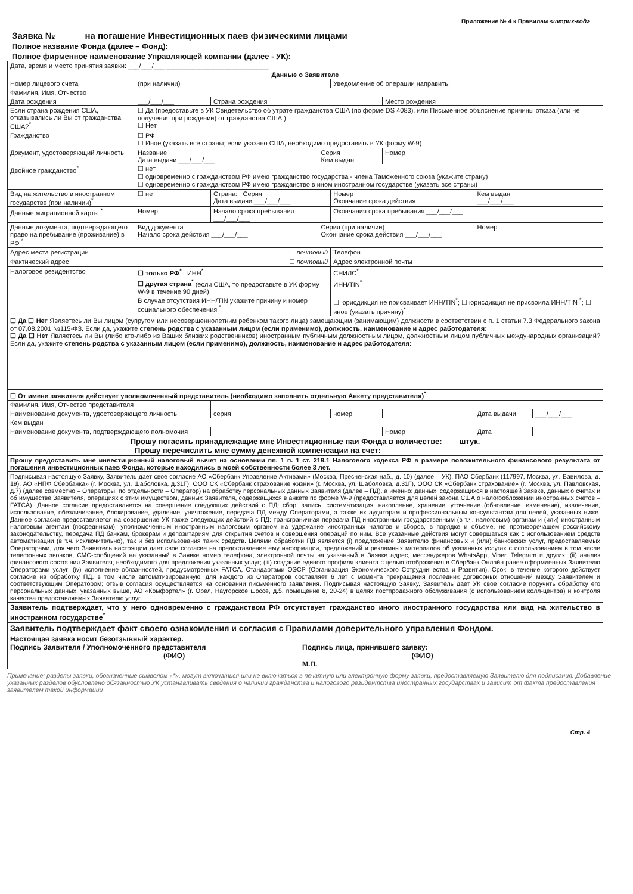Приложение № 4 к Правилам <штрих-код>
Заявка № на погашение Инвестиционных паев физическими лицами
Полное название Фонда (далее – Фонд):
Полное фирменное наименование Управляющей компании (далее - УК):
| Дата, время и место принятия заявки: ___/___/___ ____________________________ | | | | | | | |
| Данные о Заявителе | | | | | | | |
| Номер лицевого счета | (при наличии) | | | Уведомление об операции направить: | | | |
| Фамилия, Имя, Отчество | | | | | | | |
| Дата рождения | ___/___/___ | Страна рождения | | | Место рождения | | |
| Если страна рождения США, отказывались ли Вы от гражданства США?<sup>*</sup> | ☐ Да (предоставьте в УК Свидетельство об утрате гражданства США (по форме DS 4083), или Письменное объяснение причины отказа (или не получения при рождении) от гражданства США ) ☐ Нет | | | | | | |
| Гражданство | ☐ РФ ☐ Иное (указать все страны; если указано США, необходимо предоставить в УК форму W-9) | | | | | | |
| Документ, удостоверяющий личность | Название Дата выдачи ___/___/___ | | Серия Кем выдан | | Номер | | |
| Двойное гражданство<sup>*</sup> | ☐ нет ☐ одновременно с гражданством РФ имею гражданство государства - члена Таможенного союза (укажите страну) ☐ одновременно с гражданством РФ имею гражданство в ином иностранном государстве (указать все страны) | | | | | | |
| Вид на жительство в иностранном государстве (при наличии)<sup>*</sup> | ☐ нет | Страна: Серия Дата выдачи ___/___/___ | | Номер Окончание срока действия | | Кем выдан ___/___/___ | |
| Данные миграционной карты <sup>*</sup> | Номер | Начало срока пребывания ___/___/___ | | Окончания срока пребывания ___/___/___ | | | |
| Данные документа, подтверждающего право на пребывание (проживание) в РФ <sup>*</sup> | Вид документа Начало срока действия ___/___/___ | | Серия (при наличии) Окончание срока действия ___/___/___ | | | Номер | |
| Адрес места регистрации | ☐ почтовый | | | Телефон | | | |
| Фактический адрес | ☐ почтовый | | | Адрес электронной почты | | | |
| Налоговое резидентство | ☐ только РФ<sup>*</sup> ИНН<sup>*</sup> | | | СНИЛС<sup>*</sup> | | | |
| | ☐ другая страна<sup>*</sup> (если США, то предоставьте в УК форму W-9 в течение 90 дней) | | | ИНН/TIN<sup>*</sup> | | | |
| | В случае отсутствия ИНН/TIN укажите причину и номер социального обеспечения <sup>*</sup>: | | | ☐ юрисдикция не присваивает ИНН/TIN<sup>*</sup>; ☐ юрисдикция не присвоила ИНН/TIN <sup>*</sup>; ☐ иное (указать причину)<sup>*</sup> | | | |
| ☐ Да ☐ Нет Являетесь ли Вы лицом (супругом или несовершеннолетним ребенком такого лица) замещающим (занимающим) должности в соответствии с п. 1 статьи 7.3 Федерального закона от 07.08.2001 №115-ФЗ. Если да, укажите степень родства с указанным лицом (если применимо), должность, наименование и адрес работодателя : ☐ Да ☐ Нет Являетесь ли Вы (либо кто-либо из Ваших близких родственников) иностранным публичным должностным лицом, должностным лицом публичных международных организаций? Если да, укажите степень родства с указанным лицом (если применимо), должность, наименование и адрес работодателя : | | | | | | | |
| ☐ От имени заявителя действует уполномоченный представитель (необходимо заполнить отдельную Анкету представителя)<sup>*</sup> | | | | | | | |
| Фамилия, Имя, Отчество представителя | | | | | | | |
| Наименование документа, удостоверяющего личность | | серия | | номер | | Дата выдачи | ___/___/___ |
| Кем выдан | | | | | | | |
| Наименование документа, подтверждающего полномочия | | | | | Номер | Дата | |
| Прошу погасить принадлежащие мне Инвестиционные паи Фонда в количестве: штук. Прошу перечислить мне сумму денежной компенсации на счет:______________________ | | | | | | | |
| Прошу предоставить мне инвестиционный налоговый вычет на основании пп. 1 п. 1 ст. 219.1 Налогового кодекса РФ в размере положительного финансового результата от погашения инвестиционных паев Фонда, которые находились в моей собственности более 3 лет. | | | | | | | |
| Подписывая настоящую Заявку, Заявитель дает свое согласие АО «Сбербанк Управление Активами» (Москва, Пресненская наб., д. 10) (далее – УК), ПАО Сбербанк (117997, Москва, ул. Вавилова, д. 19), АО «НПФ Сбербанка» (г. Москва, ул. Шаболовка, д.31Г), ООО СК «Сбербанк страхование жизни» (г. Москва, ул. Шаболовка, д.31Г), ООО СК «Сбербанк страхование» (г. Москва, ул. Павловская, д.7) (далее совместно – Операторы, по отдельности – Оператор) на обработку персональных данных Заявителя (далее – ПД), а именно: данных, содержащихся в настоящей Заявке, данных о счетах и об имуществе Заявителя, операциях с этим имуществом, данных Заявителя, содержащихся в анкете по форме W-9 (предоставляется для целей закона США о налогообложении иностранных счетов – FATCA). Данное согласие предоставляется на совершение следующих действий с ПД: сбор, запись, систематизация, накопление, хранение, уточнение (обновление, изменение), извлечение, использование, обезличивание, блокирование, удаление, уничтожение, передача ПД между Операторами, а также их аудиторам и профессиональным консультантам для целей, указанных ниже. Данное согласие предоставляется на совершение УК также следующих действий с ПД: трансграничная передача ПД иностранным государственным (в т.ч. налоговым) органам и (или) иностранным налоговым агентам (посредникам), уполномоченным иностранным налоговым органом на удержание иностранных налогов и сборов, в порядке и объеме, не противоречащем российскому законодательству, передача ПД банкам, брокерам и депозитариям для открытия счетов и совершения операций по ним. Все указанные действия могут совершаться как с использованием средств автоматизации (в т.ч. исключительно), так и без использования таких средств. Целями обработки ПД является (i) предложение Заявителю финансовых и (или) банковских услуг, предоставляемых Операторами, для чего Заявитель настоящим дает свое согласие на предоставление ему информации, предложений и рекламных материалов об указанных услугах с использованием в том числе телефонных звонков, СМС-сообщений на указанный в Заявке номер телефона, электронной почты на указанный в Заявке адрес, мессенджеров WhatsApp, Viber, Telegram и других; (ii) анализ финансового состояния Заявителя, необходимого для предложения указанных услуг; (iii) создание единого профиля клиента с целью отображения в Сбербанк Онлайн ранее оформленных Заявителю Операторами услуг; (iv) исполнение обязанностей, предусмотренных FATCA, Стандартами ОЭСР (Организация Экономического Сотрудничества и Развития). Срок, в течение которого действует согласие на обработку ПД, в том числе автоматизированную, для каждого из Операторов составляет 6 лет с момента прекращения последних договорных отношений между Заявителем и соответствующим Оператором; отзыв согласия осуществляется на основании письменного заявления. Подписывая настоящую Заявку, Заявитель дает УК свое согласие поручить обработку его персональных данных, указанных выше, АО «Комфортел» (г. Орел, Наугорское шоссе, д.5, помещение 8, 20-24) в целях постпродажного обслуживания (с использованием колл-центра) и контроля качества предоставляемых Заявителю услуг. | | | | | | | |
| Заявитель подтверждает, что у него одновременно с гражданством РФ отсутствует гражданство иного иностранного государства или вид на жительство в иностранном государстве<sup>*</sup> | | | | | | | |
| Заявитель подтверждает факт своего ознакомления и согласия с Правилами доверительного управления Фондом. | | | | | | | |
| Настоящая заявка носит безотзывный характер. Подпись Заявителя / Уполномоченного представителя ______________________________________ (ФИО) Подпись лица, принявшего заявку: ___________________________ (ФИО) М.П. | | | | | | | |
Примечание: разделы заявки, обозначенные символом «*», могут включаться или не включаться в печатную или электронную форму заявки, предоставляемую Заявителю для подписания. Добавление указанных разделов обусловлено обязанностью УК устанавливать сведения о наличии гражданства и налогового резидентства иностранных государствах и зависит от факта предоставления заявителем такой информации
Стр. 4